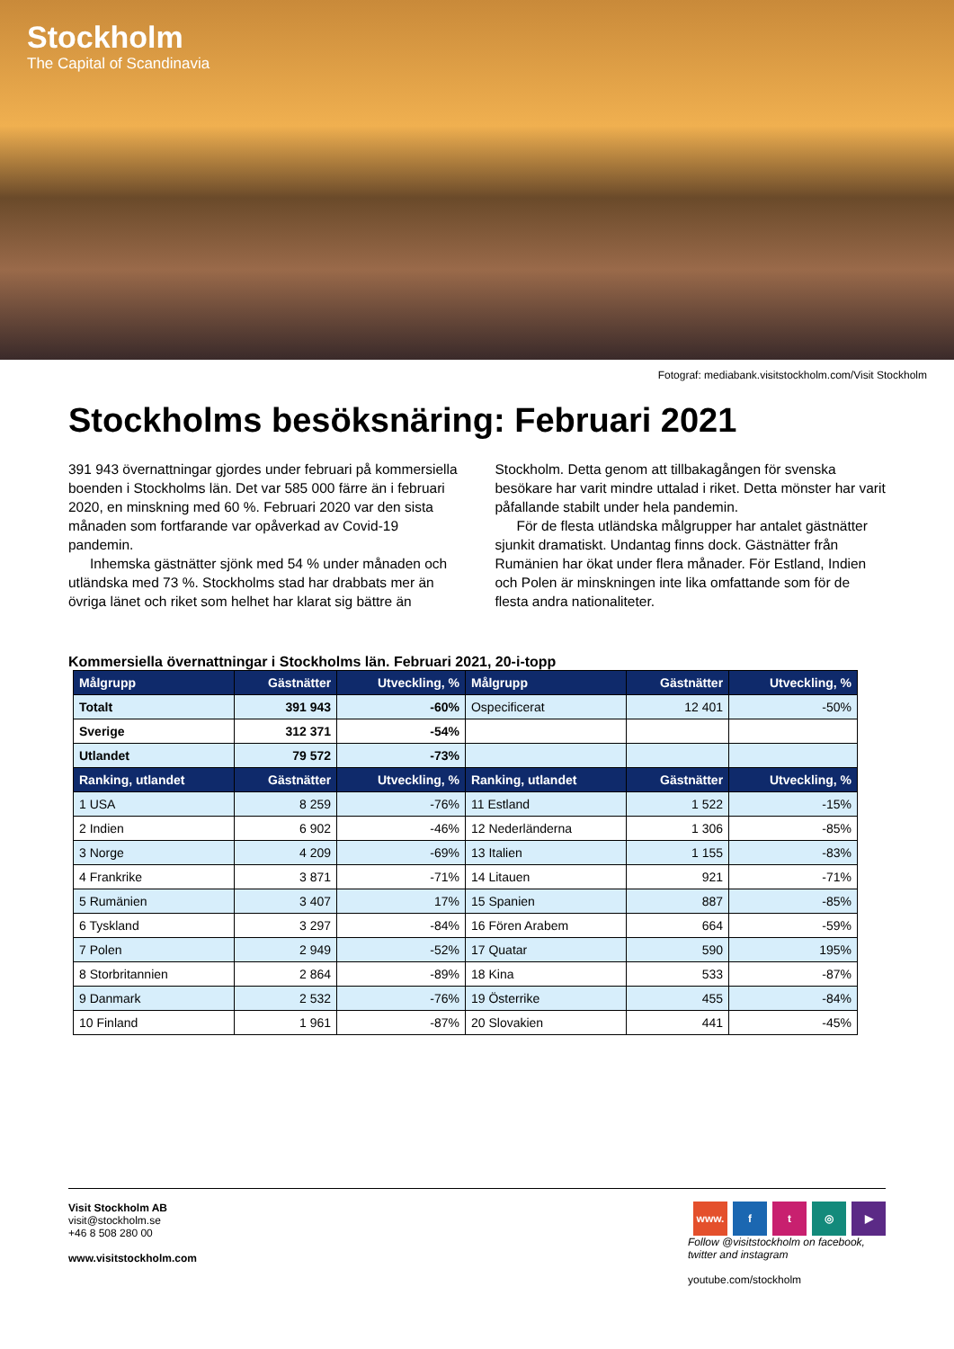Stockholm
The Capital of Scandinavia
Fotograf: mediabank.visitstockholm.com/Visit Stockholm
Stockholms besöksnäring: Februari 2021
391 943 övernattningar gjordes under februari på kommersiella boenden i Stockholms län. Det var 585 000 färre än i februari 2020, en minskning med 60 %. Februari 2020 var den sista månaden som fortfarande var opåverkad av Covid-19 pandemin.
Inhemska gästnätter sjönk med 54 % under månaden och utländska med 73 %. Stockholms stad har drabbats mer än övriga länet och riket som helhet har klarat sig bättre än Stockholm. Detta genom att tillbakagången för svenska besökare har varit mindre uttalad i riket. Detta mönster har varit påfallande stabilt under hela pandemin.
För de flesta utländska målgrupper har antalet gästnätter sjunkit dramatiskt. Undantag finns dock. Gästnätter från Rumänien har ökat under flera månader. För Estland, Indien och Polen är minskningen inte lika omfattande som för de flesta andra nationaliteter.
Kommersiella övernattningar i Stockholms län. Februari 2021, 20-i-topp
| Målgrupp | Gästnätter | Utveckling, % | Målgrupp | Gästnätter | Utveckling, % |
| --- | --- | --- | --- | --- | --- |
| Totalt | 391 943 | -60% | Ospecificerat | 12 401 | -50% |
| Sverige | 312 371 | -54% | | | |
| Utlandet | 79 572 | -73% | | | |
| Ranking, utlandet | Gästnätter | Utveckling, % | Ranking, utlandet | Gästnätter | Utveckling, % |
| 1 USA | 8 259 | -76% | 11 Estland | 1 522 | -15% |
| 2 Indien | 6 902 | -46% | 12 Nederländerna | 1 306 | -85% |
| 3 Norge | 4 209 | -69% | 13 Italien | 1 155 | -83% |
| 4 Frankrike | 3 871 | -71% | 14 Litauen | 921 | -71% |
| 5 Rumänien | 3 407 | 17% | 15 Spanien | 887 | -85% |
| 6 Tyskland | 3 297 | -84% | 16 Fören Arabem | 664 | -59% |
| 7 Polen | 2 949 | -52% | 17 Quatar | 590 | 195% |
| 8 Storbritannien | 2 864 | -89% | 18 Kina | 533 | -87% |
| 9 Danmark | 2 532 | -76% | 19 Österrike | 455 | -84% |
| 10 Finland | 1 961 | -87% | 20 Slovakien | 441 | -45% |
Visit Stockholm AB
visit@stockholm.se
+46 8 508 280 00
www.visitstockholm.com
www. ft ◎ ▶
Follow @visitstockholm on facebook,
twitter and instagram
youtube.com/stockholm